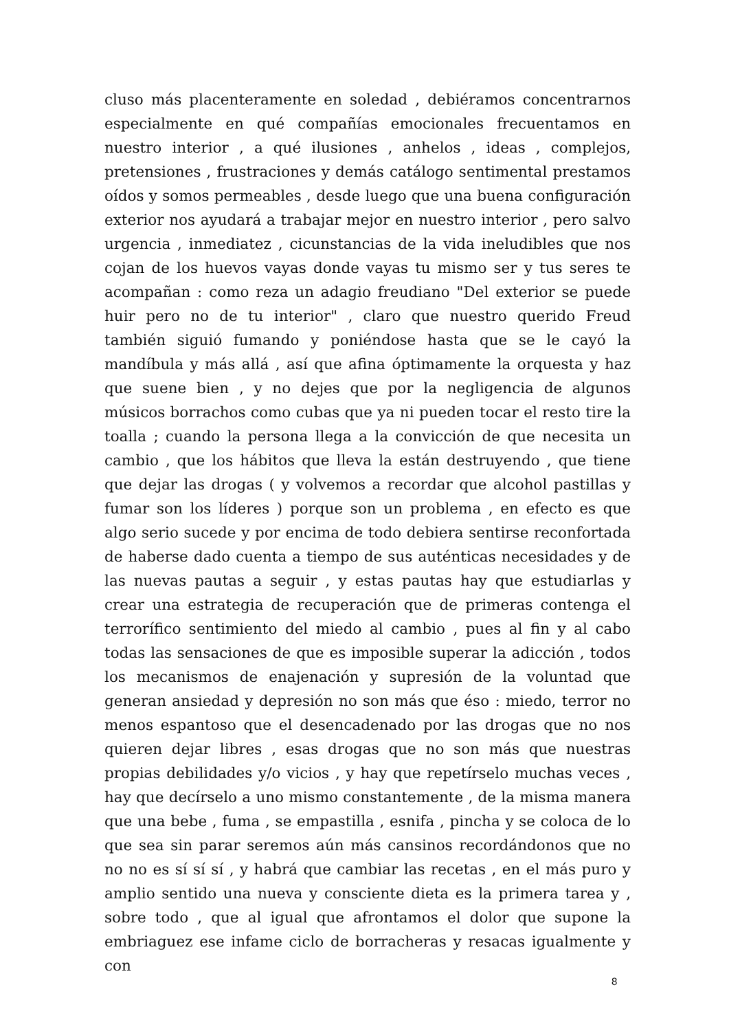cluso más placenteramente en soledad , debiéramos concentrarnos especialmente en qué compañías emocionales frecuentamos en nuestro interior , a qué ilusiones , anhelos , ideas , complejos, pretensiones , frustraciones y demás catálogo sentimental prestamos oídos y somos permeables , desde luego que una buena configuración exterior nos ayudará a trabajar mejor en nuestro interior , pero salvo urgencia , inmediatez , cicunstancias de la vida ineludibles que nos cojan de los huevos vayas donde vayas tu mismo ser y tus seres te acompañan : como reza un adagio freudiano "Del exterior se puede huir pero no de tu interior" , claro que nuestro querido Freud también siguió fumando y poniéndose hasta que se le cayó la mandíbula y más allá , así que afina óptimamente la orquesta y haz que suene bien , y no dejes que por la negligencia de algunos músicos borrachos como cubas que ya ni pueden tocar el resto tire la toalla ; cuando la persona llega a la convicción de que necesita un cambio , que los hábitos que lleva la están destruyendo , que tiene que dejar las drogas ( y volvemos a recordar que alcohol pastillas y fumar son los líderes ) porque son un problema , en efecto es que algo serio sucede y por encima de todo debiera sentirse reconfortada de haberse dado cuenta a tiempo de sus auténticas necesidades y de las nuevas pautas a seguir , y estas pautas hay que estudiarlas y crear una estrategia de recuperación que de primeras contenga el terrorífico sentimiento del miedo al cambio , pues al fin y al cabo todas las sensaciones de que es imposible superar la adicción , todos los mecanismos de enajenación y supresión de la voluntad que generan ansiedad y depresión no son más que éso : miedo, terror no menos espantoso que el desencadenado por las drogas que no nos quieren dejar libres , esas drogas que no son más que nuestras propias debilidades y/o vicios , y hay que repetírselo muchas veces , hay que decírselo a uno mismo constantemente , de la misma manera que una bebe , fuma , se empastilla , esnifa , pincha y se coloca de lo que sea sin parar seremos aún más cansinos recordándonos que no no no es sí sí sí , y habrá que cambiar las recetas , en el más puro y amplio sentido una nueva y consciente dieta es la primera tarea y , sobre todo , que al igual que afrontamos el dolor que supone la embriaguez ese infame ciclo de borracheras y resacas igualmente y con
8